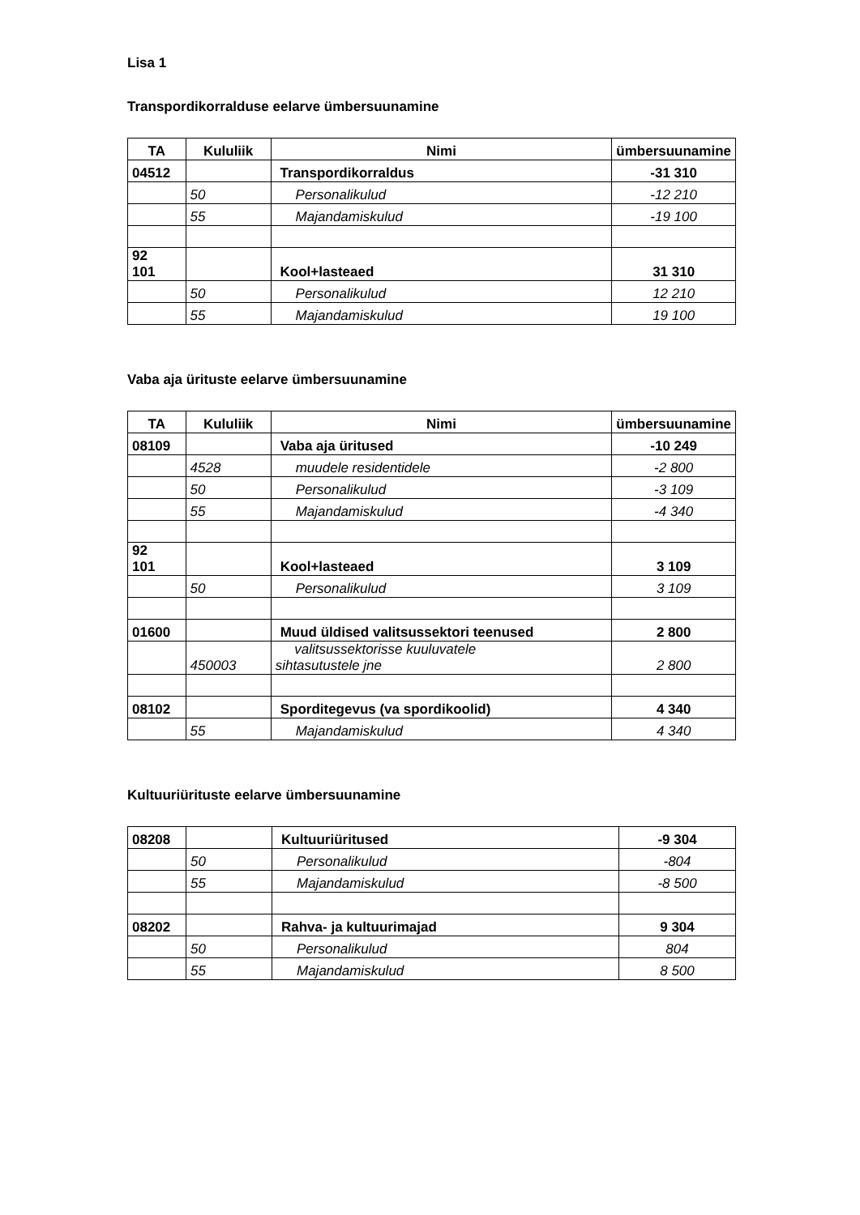Lisa 1
Transpordikorralduse eelarve ümbersuunamine
| TA | Kululiik | Nimi | ümbersuunamine |
| --- | --- | --- | --- |
| 04512 | | Transpordikorraldus | -31 310 |
| | 50 | Personalikulud | -12 210 |
| | 55 | Majandamiskulud | -19 100 |
| 92 101 | | Kool+lasteaed | 31 310 |
| | 50 | Personalikulud | 12 210 |
| | 55 | Majandamiskulud | 19 100 |
Vaba aja ürituste eelarve ümbersuunamine
| TA | Kululiik | Nimi | ümbersuunamine |
| --- | --- | --- | --- |
| 08109 | | Vaba aja üritused | -10 249 |
| | 4528 | muudele residentidele | -2 800 |
| | 50 | Personalikulud | -3 109 |
| | 55 | Majandamiskulud | -4 340 |
| 92 101 | | Kool+lasteaed | 3 109 |
| | 50 | Personalikulud | 3 109 |
| 01600 | | Muud üldised valitsussektori teenused | 2 800 |
| | 450003 | valitsussektorisse kuuluvatele sihtasutustele jne | 2 800 |
| 08102 | | Sporditegevus (va spordikoolid) | 4 340 |
| | 55 | Majandamiskulud | 4 340 |
Kultuuriürituste eelarve ümbersuunamine
| 08208 | | Kultuuriüritused | -9 304 |
| | 50 | Personalikulud | -804 |
| | 55 | Majandamiskulud | -8 500 |
| 08202 | | Rahva- ja kultuurimajad | 9 304 |
| | 50 | Personalikulud | 804 |
| | 55 | Majandamiskulud | 8 500 |